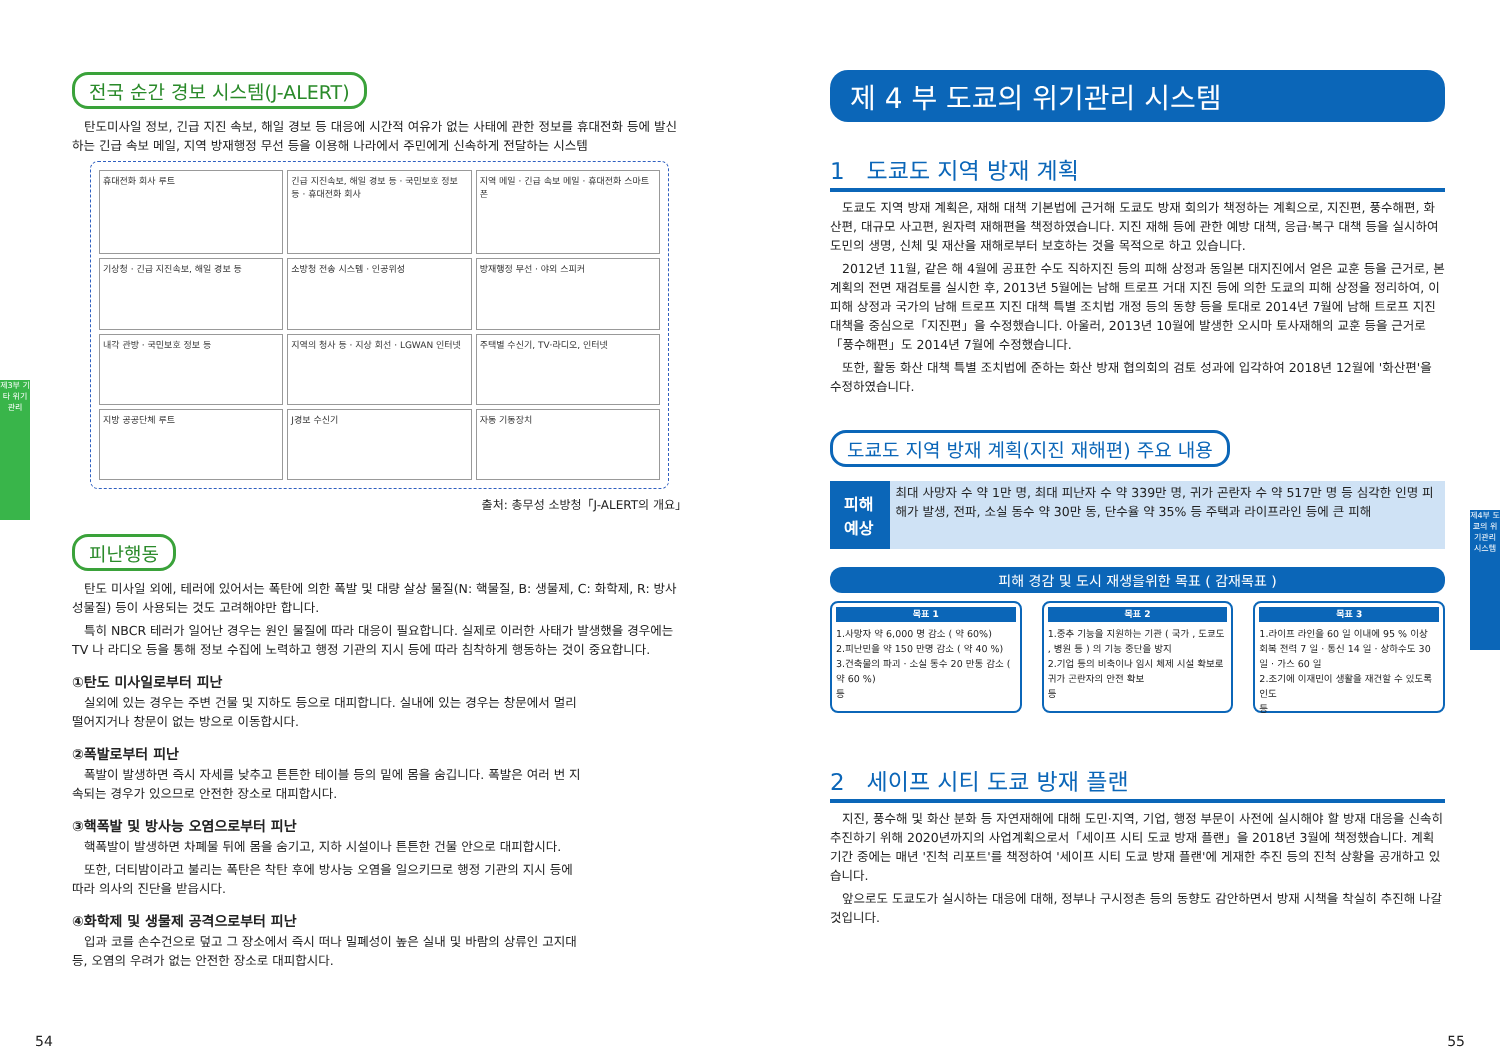제3부 기타 위기관리
제4부 도쿄의 위기관리 시스템
전국 순간 경보 시스템(J-ALERT)
탄도미사일 정보, 긴급 지진 속보, 해일 경보 등 대응에 시간적 여유가 없는 사태에 관한 정보를 휴대전화 등에 발신하는 긴급 속보 메일, 지역 방재행정 무선 등을 이용해 나라에서 주민에게 신속하게 전달하는 시스템
휴대전화 회사 루트
긴급 지진속보, 해일 경보 등 · 국민보호 정보 등 · 휴대전화 회사
지역 메일 · 긴급 속보 메일 · 휴대전화 스마트폰
기상청 · 긴급 지진속보, 해일 경보 등
소방청 전송 시스템 · 인공위성
방재행정 무선 · 야외 스피커
내각 관방 · 국민보호 정보 등
지역의 청사 등 · 지상 회선 · LGWAN 인터넷
주택별 수신기, TV·라디오, 인터넷
지방 공공단체 루트
J경보 수신기
자동 기동장치
출처: 총무성 소방청「J-ALERT의 개요」
피난행동
탄도 미사일 외에, 테러에 있어서는 폭탄에 의한 폭발 및 대량 살상 물질(N: 핵물질, B: 생물제, C: 화학제, R: 방사성물질) 등이 사용되는 것도 고려해야만 합니다.
특히 NBCR 테러가 일어난 경우는 원인 물질에 따라 대응이 필요합니다. 실제로 이러한 사태가 발생했을 경우에는 TV 나 라디오 등을 통해 정보 수집에 노력하고 행정 기관의 지시 등에 따라 침착하게 행동하는 것이 중요합니다.
①탄도 미사일로부터 피난
실외에 있는 경우는 주변 건물 및 지하도 등으로 대피합니다. 실내에 있는 경우는 창문에서 멀리 떨어지거나 창문이 없는 방으로 이동합시다.
②폭발로부터 피난
폭발이 발생하면 즉시 자세를 낮추고 튼튼한 테이블 등의 밑에 몸을 숨깁니다. 폭발은 여러 번 지속되는 경우가 있으므로 안전한 장소로 대피합시다.
③핵폭발 및 방사능 오염으로부터 피난
핵폭발이 발생하면 차폐물 뒤에 몸을 숨기고, 지하 시설이나 튼튼한 건물 안으로 대피합시다.
또한, 더티밤이라고 불리는 폭탄은 착탄 후에 방사능 오염을 일으키므로 행정 기관의 지시 등에 따라 의사의 진단을 받읍시다.
④화학제 및 생물제 공격으로부터 피난
입과 코를 손수건으로 덮고 그 장소에서 즉시 떠나 밀폐성이 높은 실내 및 바람의 상류인 고지대 등, 오염의 우려가 없는 안전한 장소로 대피합시다.
제 4 부 도쿄의 위기관리 시스템
1 도쿄도 지역 방재 계획
도쿄도 지역 방재 계획은, 재해 대책 기본법에 근거해 도쿄도 방재 회의가 책정하는 계획으로, 지진편, 풍수해편, 화산편, 대규모 사고편, 원자력 재해편을 책정하였습니다. 지진 재해 등에 관한 예방 대책, 응급·복구 대책 등을 실시하여 도민의 생명, 신체 및 재산을 재해로부터 보호하는 것을 목적으로 하고 있습니다.
2012년 11월, 같은 해 4월에 공표한 수도 직하지진 등의 피해 상정과 동일본 대지진에서 얻은 교훈 등을 근거로, 본 계획의 전면 재검토를 실시한 후, 2013년 5월에는 남해 트로프 거대 지진 등에 의한 도쿄의 피해 상정을 정리하여, 이 피해 상정과 국가의 남해 트로프 지진 대책 특별 조치법 개정 등의 동향 등을 토대로 2014년 7월에 남해 트로프 지진 대책을 중심으로「지진편」을 수정했습니다. 아울러, 2013년 10월에 발생한 오시마 토사재해의 교훈 등을 근거로「풍수해편」도 2014년 7월에 수정했습니다.
또한, 활동 화산 대책 특별 조치법에 준하는 화산 방재 협의회의 검토 성과에 입각하여 2018년 12월에 '화산편'을 수정하였습니다.
도쿄도 지역 방재 계획(지진 재해편) 주요 내용
피해예상 최대 사망자 수 약 1만 명, 최대 피난자 수 약 339만 명, 귀가 곤란자 수 약 517만 명 등 심각한 인명 피해가 발생, 전파, 소실 동수 약 30만 동, 단수율 약 35% 등 주택과 라이프라인 등에 큰 피해
피해 경감 및 도시 재생을위한 목표 ( 감재목표 )
목표 1
1.사망자 약 6,000 명 감소 ( 약 60%)
2.피난민을 약 150 만명 감소 ( 약 40 %)
3.건축물의 파괴 · 소실 동수 20 만동 감소 ( 약 60 %)
등
목표 2
1.중추 기능을 지원하는 기관 ( 국가 , 도쿄도 , 병원 등 ) 의 기능 중단을 방지
2.기업 등의 비축이나 임시 체제 시설 확보로 귀가 곤란자의 안전 확보
등
목표 3
1.라이프 라인을 60 일 이내에 95 % 이상 회복 전력 7 일 · 통신 14 일 · 상하수도 30 일 · 가스 60 일
2.조기에 이재민이 생활을 재건할 수 있도록 인도
등
2 세이프 시티 도쿄 방재 플랜
지진, 풍수해 및 화산 분화 등 자연재해에 대해 도민·지역, 기업, 행정 부문이 사전에 실시해야 할 방재 대응을 신속히 추진하기 위해 2020년까지의 사업계획으로서「세이프 시티 도쿄 방재 플랜」을 2018년 3월에 책정했습니다. 계획 기간 중에는 매년 '진척 리포트'를 책정하여 '세이프 시티 도쿄 방재 플랜'에 게재한 추진 등의 진척 상황을 공개하고 있습니다.
앞으로도 도쿄도가 실시하는 대응에 대해, 정부나 구시정촌 등의 동향도 감안하면서 방재 시책을 착실히 추진해 나갈 것입니다.
54 55